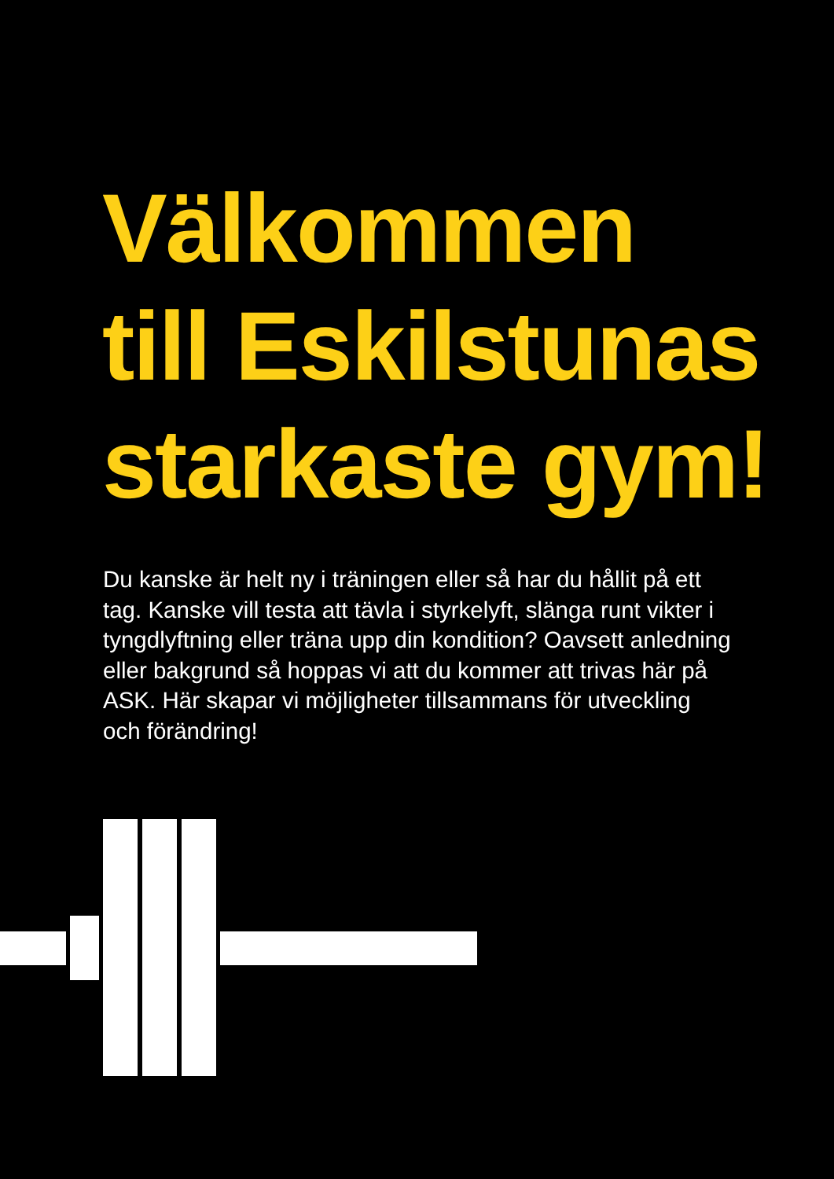Välkommen
till Eskilstunas
starkaste gym!
Du kanske är helt ny i träningen eller så har du hållit på ett tag. Kanske vill testa att tävla i styrkelyft, slänga runt vikter i tyngdlyftning eller träna upp din kondition? Oavsett anledning eller bakgrund så hoppas vi att du kommer att trivas här på ASK. Här skapar vi möjligheter tillsammans för utveckling och förändring!